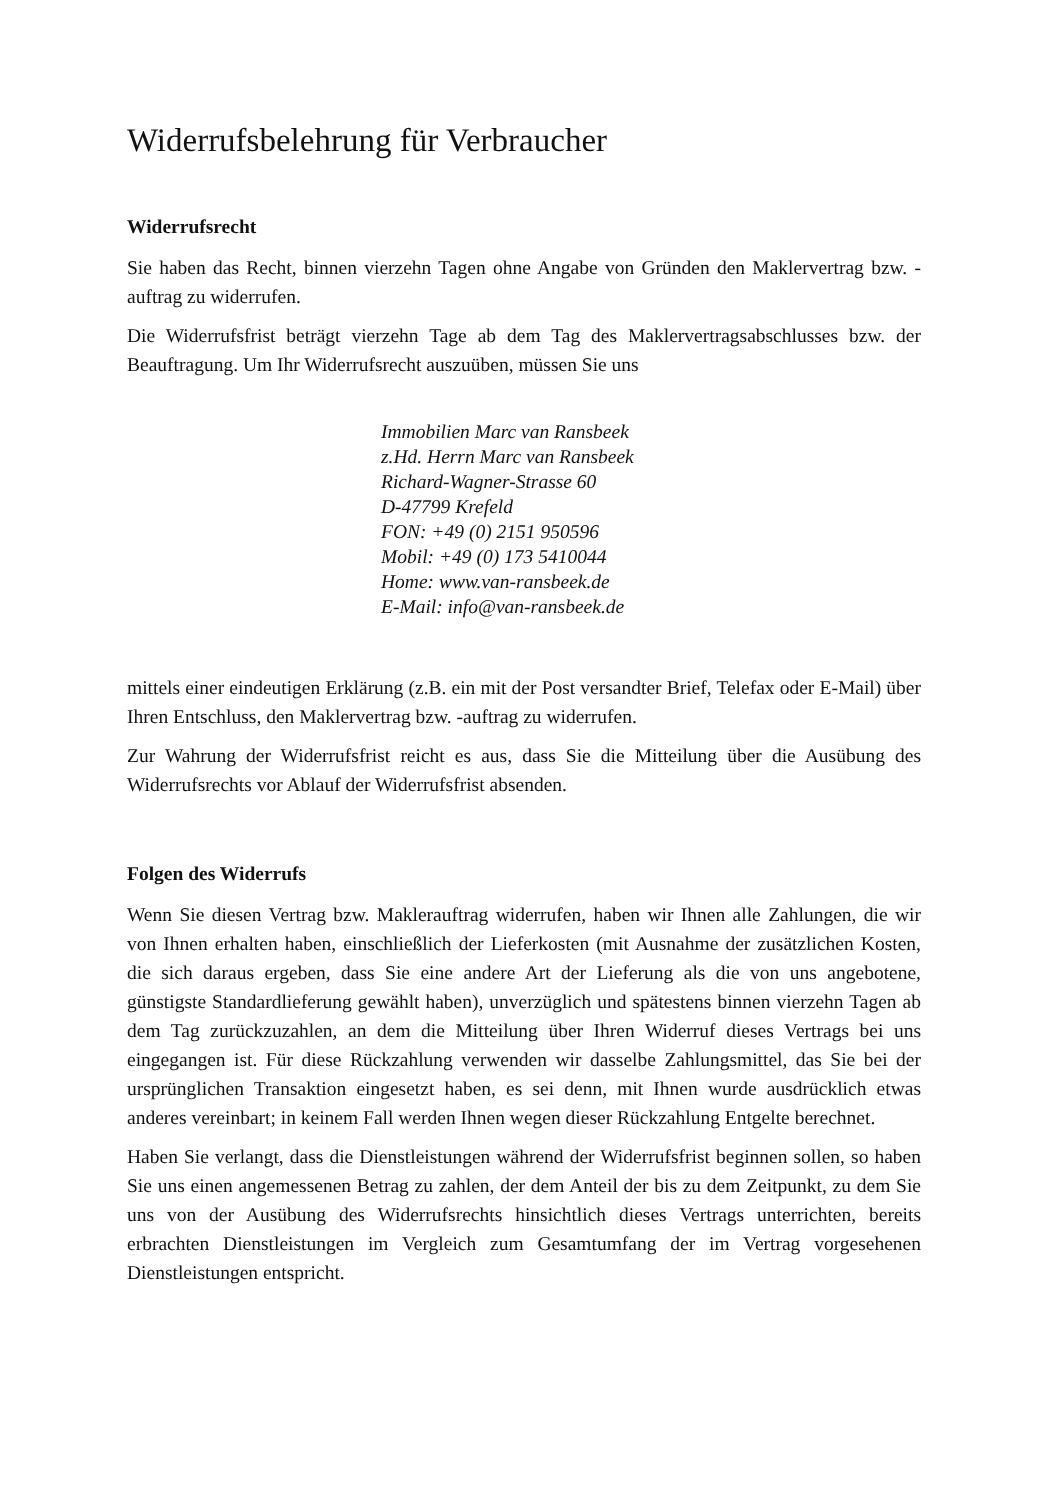Widerrufsbelehrung für Verbraucher
Widerrufsrecht
Sie haben das Recht, binnen vierzehn Tagen ohne Angabe von Gründen den Maklervertrag bzw. -auftrag zu widerrufen.
Die Widerrufsfrist beträgt vierzehn Tage ab dem Tag des Maklervertragsabschlusses bzw. der Beauftragung. Um Ihr Widerrufsrecht auszuüben, müssen Sie uns
Immobilien Marc van Ransbeek
z.Hd. Herrn Marc van Ransbeek
Richard-Wagner-Strasse 60
D-47799 Krefeld
FON: +49 (0) 2151 950596
Mobil: +49 (0) 173 5410044
Home: www.van-ransbeek.de
E-Mail: info@van-ransbeek.de
mittels einer eindeutigen Erklärung (z.B. ein mit der Post versandter Brief, Telefax oder E-Mail) über Ihren Entschluss, den Maklervertrag bzw. -auftrag zu widerrufen.
Zur Wahrung der Widerrufsfrist reicht es aus, dass Sie die Mitteilung über die Ausübung des Widerrufsrechts vor Ablauf der Widerrufsfrist absenden.
Folgen des Widerrufs
Wenn Sie diesen Vertrag bzw. Maklerauftrag widerrufen, haben wir Ihnen alle Zahlungen, die wir von Ihnen erhalten haben, einschließlich der Lieferkosten (mit Ausnahme der zusätzlichen Kosten, die sich daraus ergeben, dass Sie eine andere Art der Lieferung als die von uns angebotene, günstigste Standardlieferung gewählt haben), unverzüglich und spätestens binnen vierzehn Tagen ab dem Tag zurückzuzahlen, an dem die Mitteilung über Ihren Widerruf dieses Vertrags bei uns eingegangen ist. Für diese Rückzahlung verwenden wir dasselbe Zahlungsmittel, das Sie bei der ursprünglichen Transaktion eingesetzt haben, es sei denn, mit Ihnen wurde ausdrücklich etwas anderes vereinbart; in keinem Fall werden Ihnen wegen dieser Rückzahlung Entgelte berechnet.
Haben Sie verlangt, dass die Dienstleistungen während der Widerrufsfrist beginnen sollen, so haben Sie uns einen angemessenen Betrag zu zahlen, der dem Anteil der bis zu dem Zeitpunkt, zu dem Sie uns von der Ausübung des Widerrufsrechts hinsichtlich dieses Vertrags unterrichten, bereits erbrachten Dienstleistungen im Vergleich zum Gesamtumfang der im Vertrag vorgesehenen Dienstleistungen entspricht.